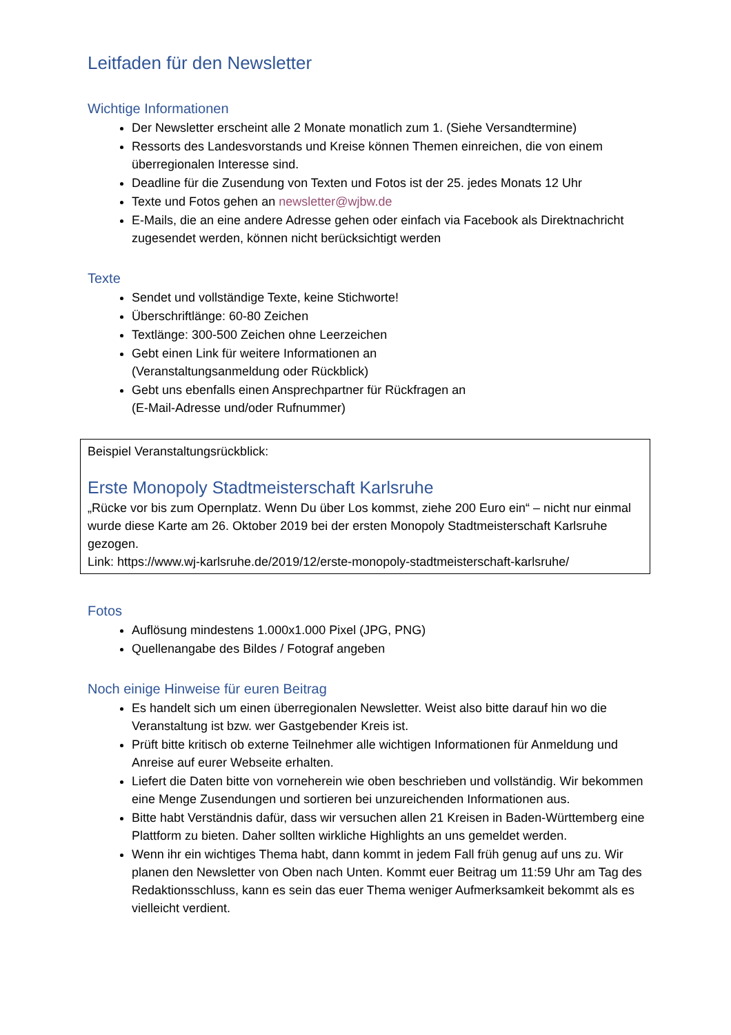Leitfaden für den Newsletter
Wichtige Informationen
Der Newsletter erscheint alle 2 Monate monatlich zum 1. (Siehe Versandtermine)
Ressorts des Landesvorstands und Kreise können Themen einreichen, die von einem überregionalen Interesse sind.
Deadline für die Zusendung von Texten und Fotos ist der 25. jedes Monats 12 Uhr
Texte und Fotos gehen an newsletter@wjbw.de
E-Mails, die an eine andere Adresse gehen oder einfach via Facebook als Direktnachricht zugesendet werden, können nicht berücksichtigt werden
Texte
Sendet und vollständige Texte, keine Stichworte!
Überschriftlänge: 60-80 Zeichen
Textlänge: 300-500 Zeichen ohne Leerzeichen
Gebt einen Link für weitere Informationen an
(Veranstaltungsanmeldung oder Rückblick)
Gebt uns ebenfalls einen Ansprechpartner für Rückfragen an
(E-Mail-Adresse und/oder Rufnummer)
Beispiel Veranstaltungsrückblick:
Erste Monopoly Stadtmeisterschaft Karlsruhe
„Rücke vor bis zum Opernplatz. Wenn Du über Los kommst, ziehe 200 Euro ein“ – nicht nur einmal wurde diese Karte am 26. Oktober 2019 bei der ersten Monopoly Stadtmeisterschaft Karlsruhe gezogen.
Link: https://www.wj-karlsruhe.de/2019/12/erste-monopoly-stadtmeisterschaft-karlsruhe/
Fotos
Auflösung mindestens 1.000x1.000 Pixel (JPG, PNG)
Quellenangabe des Bildes / Fotograf angeben
Noch einige Hinweise für euren Beitrag
Es handelt sich um einen überregionalen Newsletter. Weist also bitte darauf hin wo die Veranstaltung ist bzw. wer Gastgebender Kreis ist.
Prüft bitte kritisch ob externe Teilnehmer alle wichtigen Informationen für Anmeldung und Anreise auf eurer Webseite erhalten.
Liefert die Daten bitte von vorneherein wie oben beschrieben und vollständig. Wir bekommen eine Menge Zusendungen und sortieren bei unzureichenden Informationen aus.
Bitte habt Verständnis dafür, dass wir versuchen allen 21 Kreisen in Baden-Württemberg eine Plattform zu bieten. Daher sollten wirkliche Highlights an uns gemeldet werden.
Wenn ihr ein wichtiges Thema habt, dann kommt in jedem Fall früh genug auf uns zu. Wir planen den Newsletter von Oben nach Unten. Kommt euer Beitrag um 11:59 Uhr am Tag des Redaktionsschluss, kann es sein das euer Thema weniger Aufmerksamkeit bekommt als es vielleicht verdient.